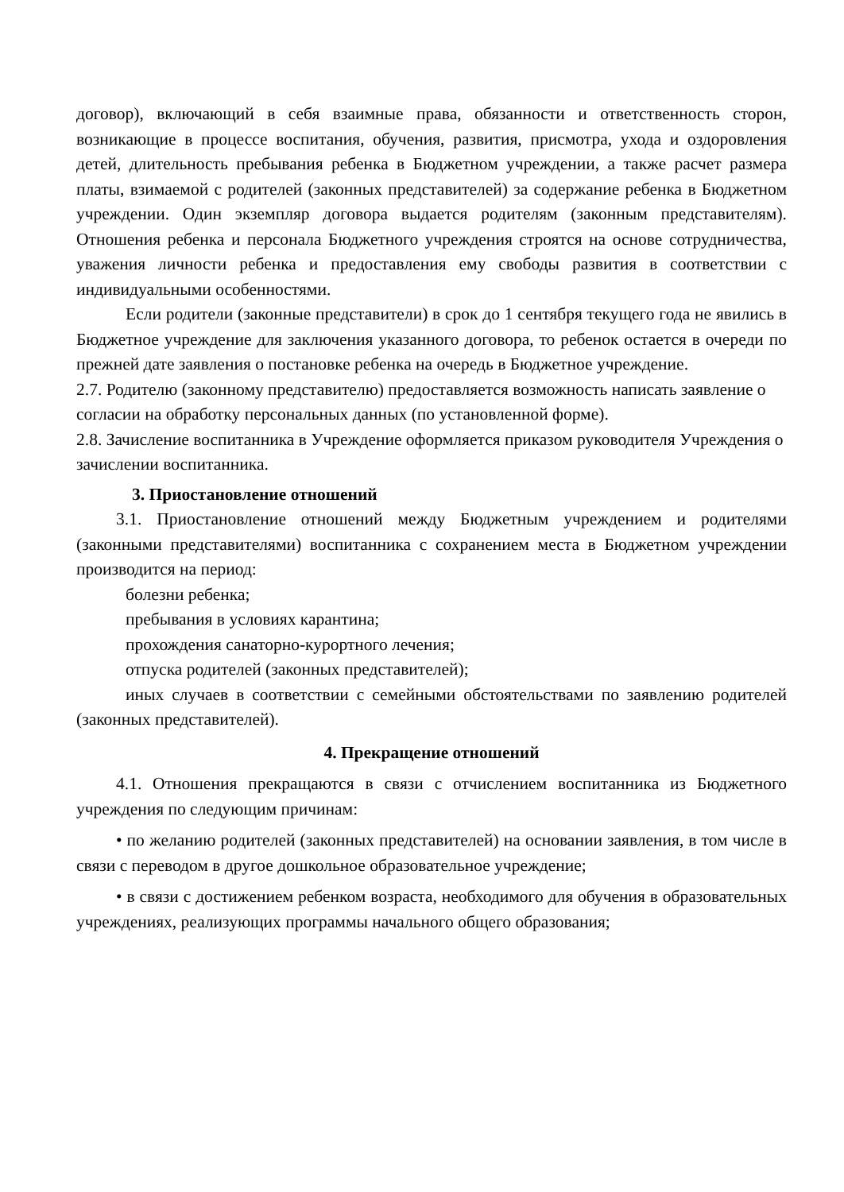договор), включающий в себя взаимные права, обязанности и ответственность сторон, возникающие в процессе воспитания, обучения, развития, присмотра, ухода и оздоровления детей, длительность пребывания ребенка в Бюджетном учреждении, а также расчет размера платы, взимаемой с родителей (законных представителей) за содержание ребенка в Бюджетном учреждении. Один экземпляр договора выдается родителям (законным представителям). Отношения ребенка и персонала Бюджетного учреждения строятся на основе сотрудничества, уважения личности ребенка и предоставления ему свободы развития в соответствии с индивидуальными особенностями.
Если родители (законные представители) в срок до 1 сентября текущего года не явились в Бюджетное учреждение для заключения указанного договора, то ребенок остается в очереди по прежней дате заявления о постановке ребенка на очередь в Бюджетное учреждение.
2.7. Родителю (законному представителю) предоставляется возможность написать заявление о согласии на обработку персональных данных (по установленной форме).
2.8. Зачисление воспитанника в Учреждение оформляется приказом руководителя Учреждения о зачислении воспитанника.
3. Приостановление отношений
3.1. Приостановление отношений между Бюджетным учреждением и родителями (законными представителями) воспитанника с сохранением места в Бюджетном учреждении производится на период:
болезни ребенка;
пребывания в условиях карантина;
прохождения санаторно-курортного лечения;
отпуска родителей (законных представителей);
иных случаев в соответствии с семейными обстоятельствами по заявлению родителей (законных представителей).
4. Прекращение отношений
4.1. Отношения прекращаются в связи с отчислением воспитанника из Бюджетного учреждения по следующим причинам:
• по желанию родителей (законных представителей) на основании заявления, в том числе в связи с переводом в другое дошкольное образовательное учреждение;
• в связи с достижением ребенком возраста, необходимого для обучения в образовательных учреждениях, реализующих программы начального общего образования;